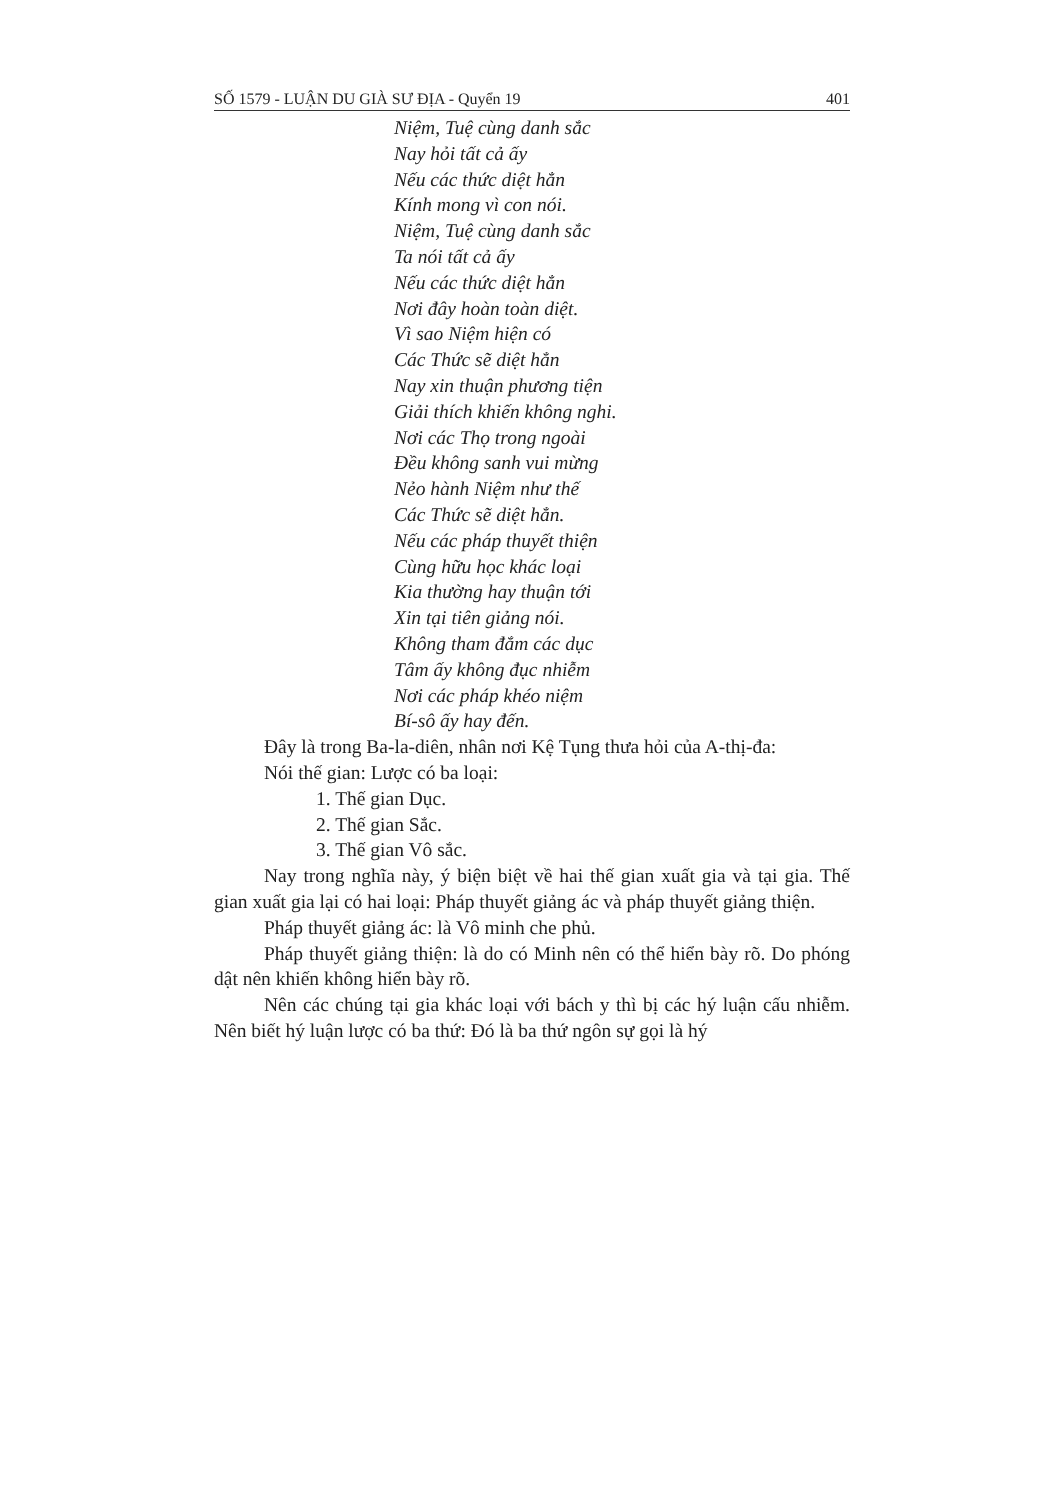SỐ 1579 - LUẬN DU GIÀ SƯ ĐỊA - Quyển 19 401
Niệm, Tuệ cùng danh sắc
Nay hỏi tất cả ấy
Nếu các thức diệt hẳn
Kính mong vì con nói.
Niệm, Tuệ cùng danh sắc
Ta nói tất cả ấy
Nếu các thức diệt hẳn
Nơi đây hoàn toàn diệt.
Vì sao Niệm hiện có
Các Thức sẽ diệt hẳn
Nay xin thuận phương tiện
Giải thích khiến không nghi.
Nơi các Thọ trong ngoài
Đều không sanh vui mừng
Nẻo hành Niệm như thế
Các Thức sẽ diệt hẳn.
Nếu các pháp thuyết thiện
Cùng hữu học khác loại
Kia thường hay thuận tới
Xin tại tiên giảng nói.
Không tham đắm các dục
Tâm ấy không đục nhiễm
Nơi các pháp khéo niệm
Bí-sô ấy hay đến.
Đây là trong Ba-la-diên, nhân nơi Kệ Tụng thưa hỏi của A-thị-đa:
Nói thế gian: Lược có ba loại:
1. Thế gian Dục.
2. Thế gian Sắc.
3. Thế gian Vô sắc.
Nay trong nghĩa này, ý biện biệt về hai thế gian xuất gia và tại gia. Thế gian xuất gia lại có hai loại: Pháp thuyết giảng ác và pháp thuyết giảng thiện.
Pháp thuyết giảng ác: là Vô minh che phủ.
Pháp thuyết giảng thiện: là do có Minh nên có thể hiển bày rõ. Do phóng dật nên khiến không hiển bày rõ.
Nên các chúng tại gia khác loại với bách y thì bị các hý luận cấu nhiễm. Nên biết hý luận lược có ba thứ: Đó là ba thứ ngôn sự gọi là hý